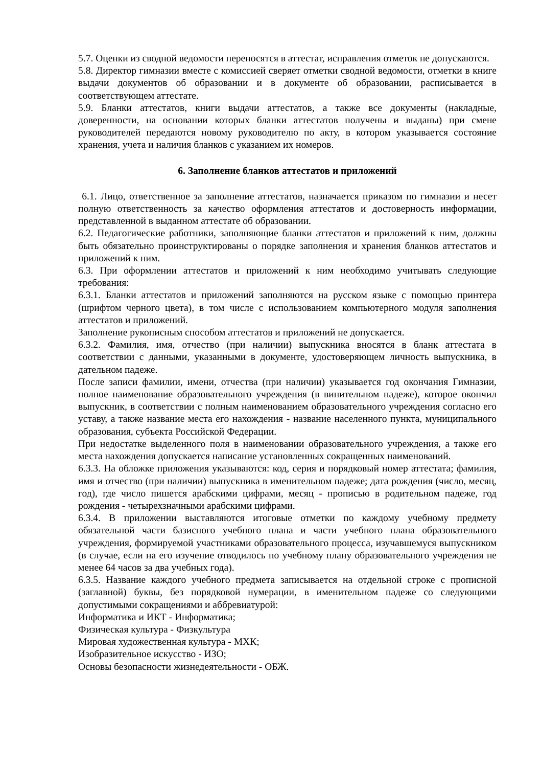5.7. Оценки из сводной ведомости переносятся в аттестат, исправления отметок не допускаются.
5.8. Директор гимназии вместе с комиссией сверяет отметки сводной ведомости, отметки в книге выдачи документов об образовании и в документе об образовании, расписывается в соответствующем аттестате.
5.9. Бланки аттестатов, книги выдачи аттестатов, а также все документы (накладные, доверенности, на основании которых бланки аттестатов получены и выданы) при смене руководителей передаются новому руководителю по акту, в котором указывается состояние хранения, учета и наличия бланков с указанием их номеров.
6. Заполнение бланков аттестатов и приложений
6.1. Лицо, ответственное за заполнение аттестатов, назначается приказом по гимназии и несет полную ответственность за качество оформления аттестатов и достоверность информации, представленной в выданном аттестате об образовании.
6.2. Педагогические работники, заполняющие бланки аттестатов и приложений к ним, должны быть обязательно проинструктированы о порядке заполнения и хранения бланков аттестатов и приложений к ним.
6.3. При оформлении аттестатов и приложений к ним необходимо учитывать следующие требования:
6.3.1. Бланки аттестатов и приложений заполняются на русском языке с помощью принтера (шрифтом черного цвета), в том числе с использованием компьютерного модуля заполнения аттестатов и приложений.
Заполнение рукописным способом аттестатов и приложений не допускается.
6.3.2. Фамилия, имя, отчество (при наличии) выпускника вносятся в бланк аттестата в соответствии с данными, указанными в документе, удостоверяющем личность выпускника, в дательном падеже.
После записи фамилии, имени, отчества (при наличии) указывается год окончания Гимназии, полное наименование образовательного учреждения (в винительном падеже), которое окончил выпускник, в соответствии с полным наименованием образовательного учреждения согласно его уставу, а также название места его нахождения - название населенного пункта, муниципального образования, субъекта Российской Федерации.
При недостатке выделенного поля в наименовании образовательного учреждения, а также его места нахождения допускается написание установленных сокращенных наименований.
6.3.3. На обложке приложения указываются: код, серия и порядковый номер аттестата; фамилия, имя и отчество (при наличии) выпускника в именительном падеже; дата рождения (число, месяц, год), где число пишется арабскими цифрами, месяц - прописью в родительном падеже, год рождения - четырехзначными арабскими цифрами.
6.3.4. В приложении выставляются итоговые отметки по каждому учебному предмету обязательной части базисного учебного плана и части учебного плана образовательного учреждения, формируемой участниками образовательного процесса, изучавшемуся выпускником (в случае, если на его изучение отводилось по учебному плану образовательного учреждения не менее 64 часов за два учебных года).
6.3.5. Название каждого учебного предмета записывается на отдельной строке с прописной (заглавной) буквы, без порядковой нумерации, в именительном падеже со следующими допустимыми сокращениями и аббревиатурой:
Информатика и ИКТ - Информатика;
Физическая культура - Физкультура
Мировая художественная культура - МХК;
Изобразительное искусство - ИЗО;
Основы безопасности жизнедеятельности - ОБЖ.